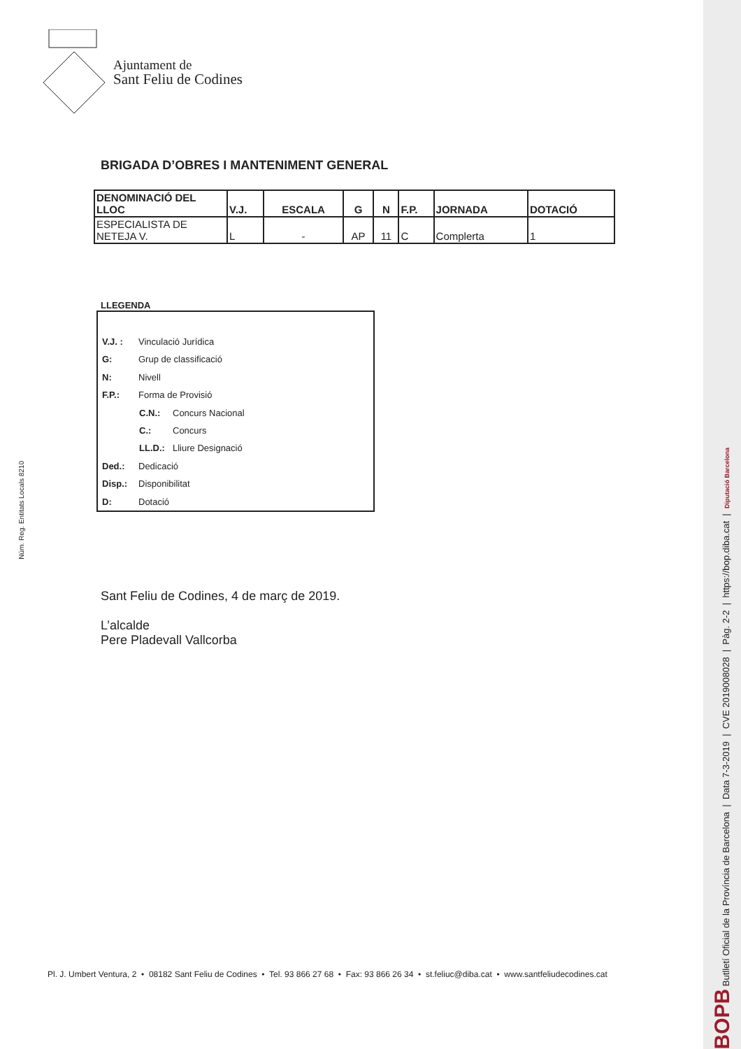Núm. Reg. Entitats Locals 8210
Ajuntament de
Sant Feliu de Codines
BRIGADA D’OBRES I MANTENIMENT GENERAL
| DENOMINACIÓ DEL LLOC | V.J. | ESCALA | G | N | F.P. | JORNADA | DOTACIÓ |
| --- | --- | --- | --- | --- | --- | --- | --- |
| ESPECIALISTA DE NETEJA V. | L | - | AP | 11 | C | Complerta | 1 |
LLEGENDA
V.J. : Vinculació Jurídica
G: Grup de classificació
N: Nivell
F.P.: Forma de Provisió
C.N.: Concurs Nacional
C.: Concurs
LL.D.: Lliure Designació
Ded.: Dedicació
Disp.: Disponibilitat
D: Dotació
Sant Feliu de Codines, 4 de març de 2019.
L’alcalde
Pere Pladevall Vallcorba
Pl. J. Umbert Ventura, 2 • 08182 Sant Feliu de Codines • Tel. 93 866 27 68 • Fax: 93 866 26 34 • st.feliuc@diba.cat • www.santfeliudecodines.cat
BOPB Butlletí Oficial de la Província de Barcelona | Data 7-3-2019 | CVE 2019008028 | Pàg. 2-2 | https://bop.diba.cat | Diputació Barcelona